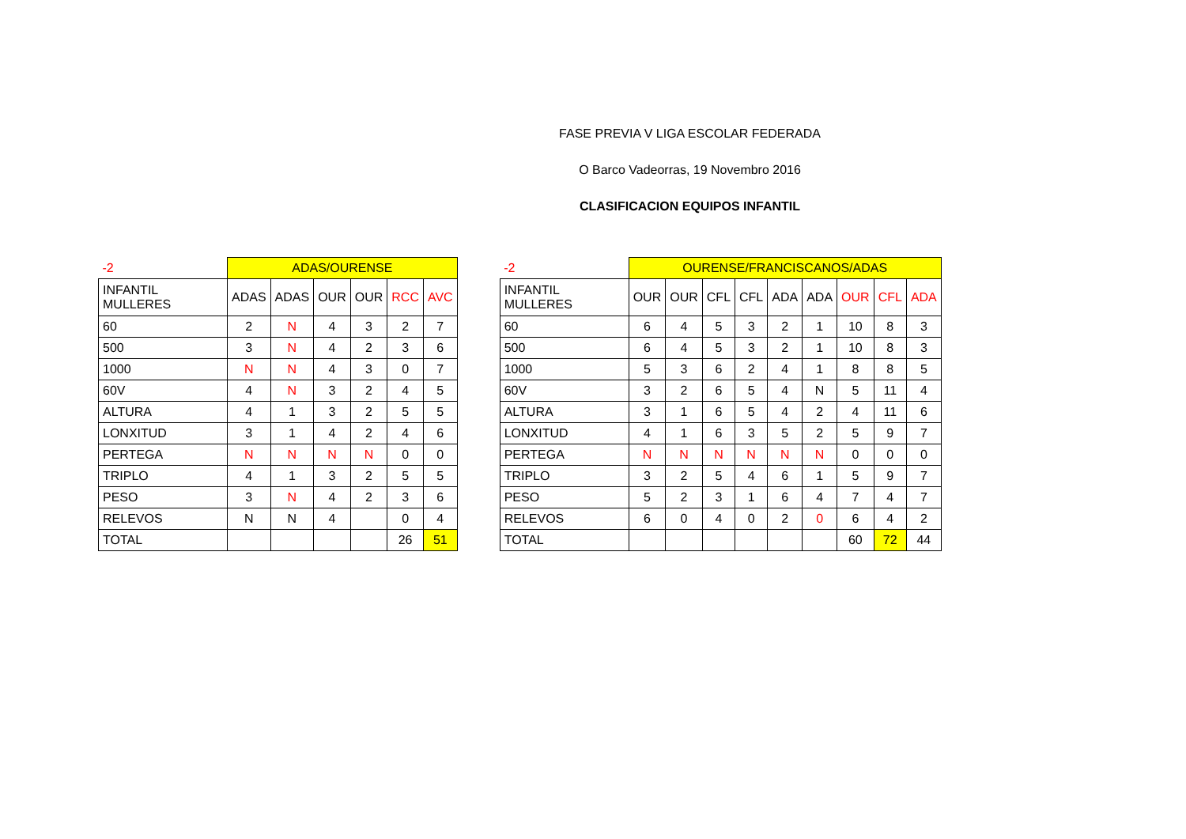FASE PREVIA V LIGA ESCOLAR FEDERADA
O Barco Vadeorras, 19 Novembro 2016
CLASIFICACION EQUIPOS INFANTIL
| -2 | ADAS/OURENSE | | | | | |
| INFANTIL MULLERES | ADAS | ADAS | OUR | OUR | RCC | AVC |
| 60 | 2 | N | 4 | 3 | 2 | 7 |
| 500 | 3 | N | 4 | 2 | 3 | 6 |
| 1000 | N | N | 4 | 3 | 0 | 7 |
| 60V | 4 | N | 3 | 2 | 4 | 5 |
| ALTURA | 4 | 1 | 3 | 2 | 5 | 5 |
| LONXITUD | 3 | 1 | 4 | 2 | 4 | 6 |
| PERTEGA | N | N | N | N | 0 | 0 |
| TRIPLO | 4 | 1 | 3 | 2 | 5 | 5 |
| PESO | 3 | N | 4 | 2 | 3 | 6 |
| RELEVOS | N | N | 4 | | 0 | 4 |
| TOTAL | | | | | 26 | 51 |
| -2 | OURENSE/FRANCISCANOS/ADAS | | | | | | | | |
| INFANTIL MULLERES | OUR | OUR | CFL | CFL | ADA | ADA | OUR | CFL | ADA |
| 60 | 6 | 4 | 5 | 3 | 2 | 1 | 10 | 8 | 3 |
| 500 | 6 | 4 | 5 | 3 | 2 | 1 | 10 | 8 | 3 |
| 1000 | 5 | 3 | 6 | 2 | 4 | 1 | 8 | 8 | 5 |
| 60V | 3 | 2 | 6 | 5 | 4 | N | 5 | 11 | 4 |
| ALTURA | 3 | 1 | 6 | 5 | 4 | 2 | 4 | 11 | 6 |
| LONXITUD | 4 | 1 | 6 | 3 | 5 | 2 | 5 | 9 | 7 |
| PERTEGA | N | N | N | N | N | N | 0 | 0 | 0 |
| TRIPLO | 3 | 2 | 5 | 4 | 6 | 1 | 5 | 9 | 7 |
| PESO | 5 | 2 | 3 | 1 | 6 | 4 | 7 | 4 | 7 |
| RELEVOS | 6 | 0 | 4 | 0 | 2 | 0 | 6 | 4 | 2 |
| TOTAL | | | | | | | 60 | 72 | 44 |